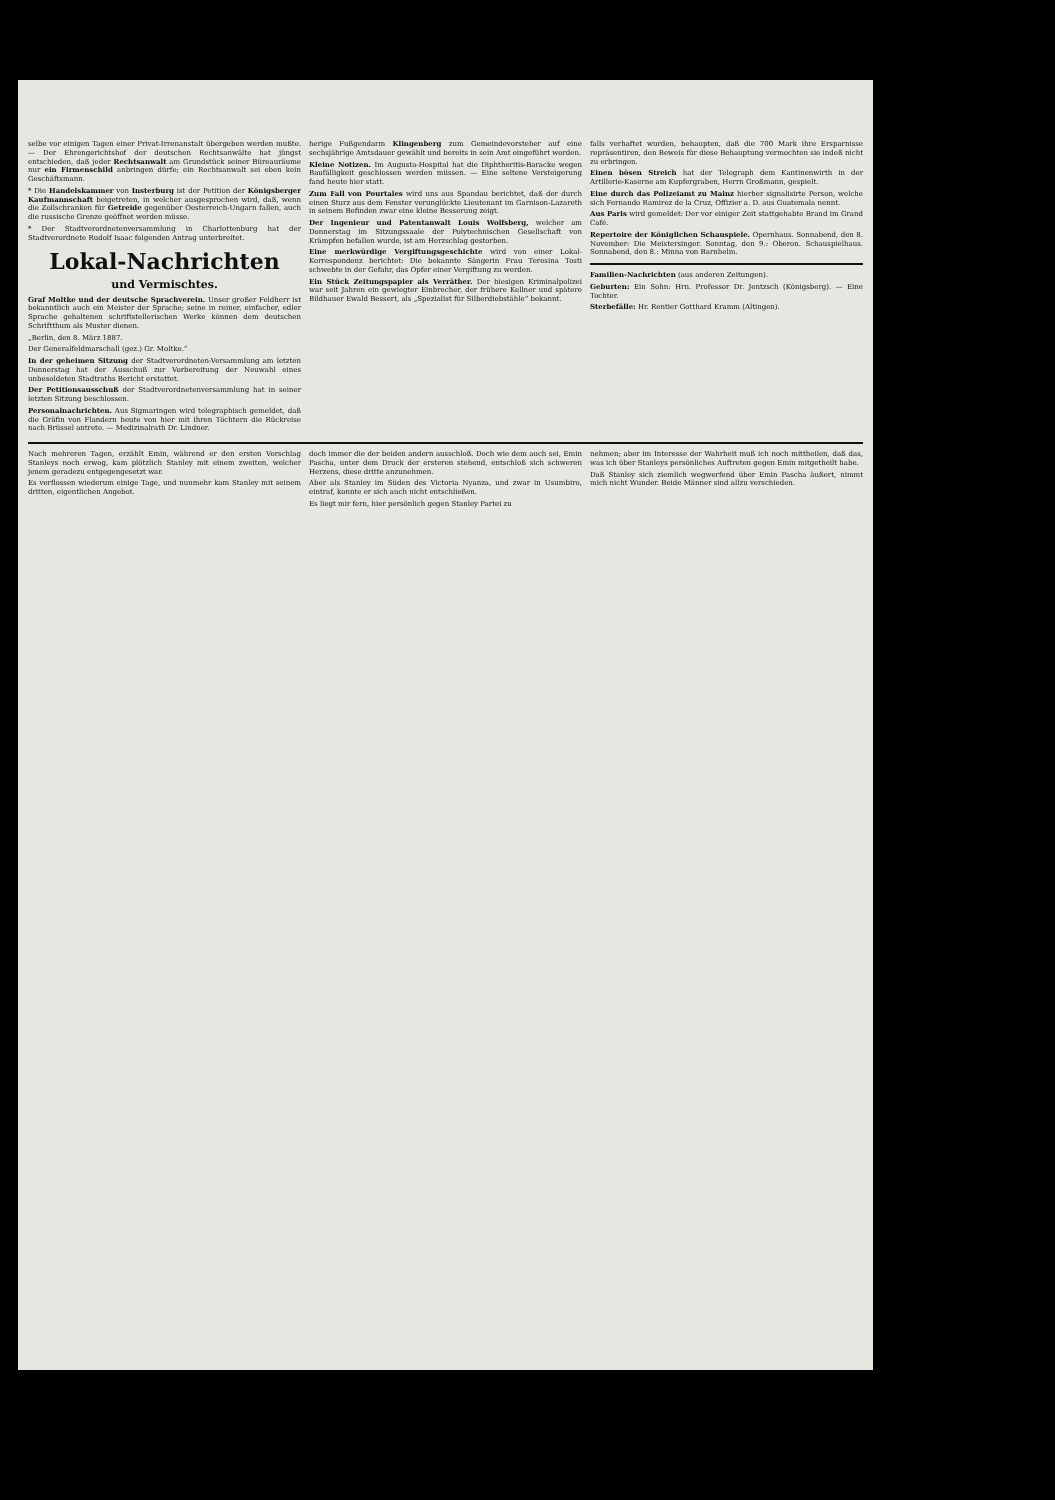selbe vor einigen Tagen einer Privat-Irrenanstalt übergeben werden mußte. — Der Ehrengerichtshof der deutschen Rechtsanwälte hat jüngst entschieden, daß jeder Rechtsanwalt am Grundstück seiner Büreauräume nur ein Firmenschild anbringen dürfe; ein Rechtsanwalt sei eben kein Geschäftsmann.
* Die Handelskammer von Insterburg ist der Petition der Königsberger Kaufmannschaft beigetreten, in welcher ausgesprochen wird, daß, wenn die Zollschranken für Getreide gegenüber Oesterreich-Ungarn fallen, auch die russische Grenze geöffnet werden müsse.
* Der Stadtverordnetenversammlung in Charlottenburg hat der Stadtverordnete Rudolf Isaac folgenden Antrag unterbreitet.
Lokal-Nachrichten
und Vermischtes.
Graf Moltke und der deutsche Sprachverein. Unser großer Feldherr ist bekanntlich auch ein Meister der Sprache; seine in reiner, einfacher, edler Sprache gehaltenen schriftstellerischen Werke können dem deutschen Schriftthum als Muster dienen.
„Berlin, den 8. März 1887.
Der Generalfeldmarschall (gez.) Gr. Moltke.“
In der geheimen Sitzung der Stadtverordneten-Versammlung am letzten Donnerstag hat der Ausschuß zur Vorbereitung der Neuwahl eines unbesoldeten Stadtraths Bericht erstattet.
Der Petitionsausschuß der Stadtverordnetenversammlung hat in seiner letzten Sitzung beschlossen.
Personalnachrichten. Aus Sigmaringen wird telegraphisch gemeldet, daß die Gräfin von Flandern heute von hier mit ihren Töchtern die Rückreise nach Brüssel antrete. — Medizinalrath Dr. Lindner.
herige Fußgendarm Klingenberg zum Gemeindevorsteher auf eine sechsjährige Amtsdauer gewählt und bereits in sein Amt eingeführt worden.
Kleine Notizen. Im Augusta-Hospital hat die Diphtheritis-Baracke wegen Baufälligkeit geschlossen werden müssen. — Eine seltene Versteigerung fand heute hier statt.
Zum Fall von Pourtales wird uns aus Spandau berichtet, daß der durch einen Sturz aus dem Fenster verunglückte Lieutenant im Garnison-Lazareth in seinem Befinden zwar eine kleine Besserung zeigt.
Der Ingenieur und Patentanwalt Louis Wolfsberg, welcher am Donnerstag im Sitzungssaale der Polytechnischen Gesellschaft von Krämpfen befallen wurde, ist am Herzschlag gestorben.
Eine merkwürdige Vergiftungsgeschichte wird von einer Lokal-Korrespondenz berichtet: Die bekannte Sängerin Frau Teresina Tosti schwebte in der Gefahr, das Opfer einer Vergiftung zu werden.
Ein Stück Zeitungspapier als Verräther. Der hiesigen Kriminalpolizei war seit Jahren ein gewiegter Einbrecher, der frühere Kellner und spätere Bildhauer Ewald Bessert, als „Spezialist für Silberdiebstähle“ bekannt.
falls verhaftet wurden, behaupten, daß die 700 Mark ihre Ersparnisse repräsentiren, den Beweis für diese Behauptung vermochten sie indeß nicht zu erbringen.
Einen bösen Streich hat der Telegraph dem Kantinenwirth in der Artillerie-Kaserne am Kupfergraben, Herrn Großmann, gespielt.
Eine durch das Polizeiamt zu Mainz hierher signalisirte Person, welche sich Fernando Ramirez de la Cruz, Offizier a. D. aus Guatemala nennt.
Aus Paris wird gemeldet: Der vor einiger Zeit stattgehabte Brand im Grand Café.
Repertoire der Königlichen Schauspiele. Opernhaus. Sonnabend, den 8. November: Die Meistersinger. Sonntag, den 9.: Oberon. Schauspielhaus. Sonnabend, den 8.: Minna von Barnhelm.
Familien-Nachrichten (aus anderen Zeitungen).
Geburten: Ein Sohn: Hrn. Professor Dr. Jentzsch (Königsberg). — Eine Tochter.
Sterbefälle: Hr. Rentier Gotthard Kramm (Altingen).
Nach mehreren Tagen, erzählt Emin, während er den ersten Vorschlag Stanleys noch erwog, kam plötzlich Stanley mit einem zweiten, welcher jenem geradezu entgegengesetzt war.
Es verflossen wiederum einige Tage, und nunmehr kam Stanley mit seinem dritten, eigentlichen Angebot.
doch immer die der beiden andern ausschloß. Doch wie dem auch sei, Emin Pascha, unter dem Druck der ersteren stehend, entschloß sich schweren Herzens, diese dritte anzunehmen.
Aber als Stanley im Süden des Victoria Nyanza, und zwar in Usumbiro, eintraf, konnte er sich auch nicht entschließen.
Es liegt mir fern, hier persönlich gegen Stanley Partei zu
nehmen; aber im Interesse der Wahrheit muß ich noch mittheilen, daß das, was ich über Stanleys persönliches Auftreten gegen Emin mitgetheilt habe.
Daß Stanley sich ziemlich wegwerfend über Emin Pascha äußert, nimmt mich nicht Wunder. Beide Männer sind allzu verschieden.